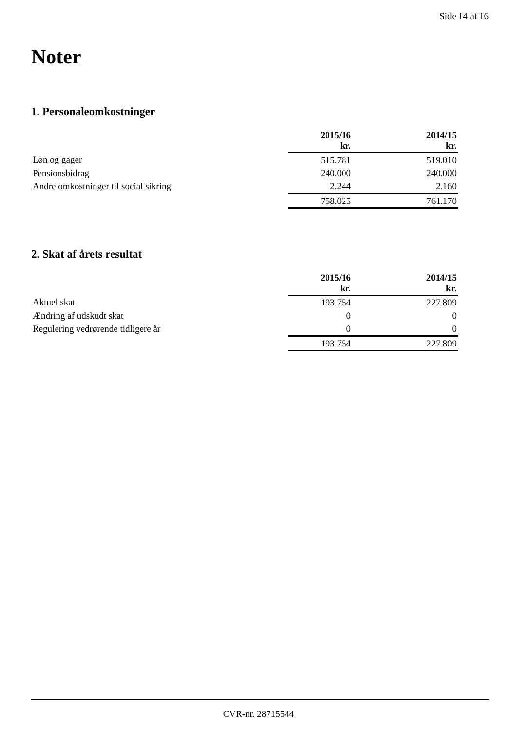Side 14 af 16
Noter
1. Personaleomkostninger
| | 2015/16 kr. | | 2014/15 kr. |
| Løn og gager | 515.781 | | 519.010 |
| Pensionsbidrag | 240.000 | | 240.000 |
| Andre omkostninger til social sikring | 2.244 | | 2.160 |
| | 758.025 | | 761.170 |
2. Skat af årets resultat
| | 2015/16 kr. | | 2014/15 kr. |
| Aktuel skat | 193.754 | | 227.809 |
| Ændring af udskudt skat | 0 | | 0 |
| Regulering vedrørende tidligere år | 0 | | 0 |
| | 193.754 | | 227.809 |
CVR-nr. 28715544